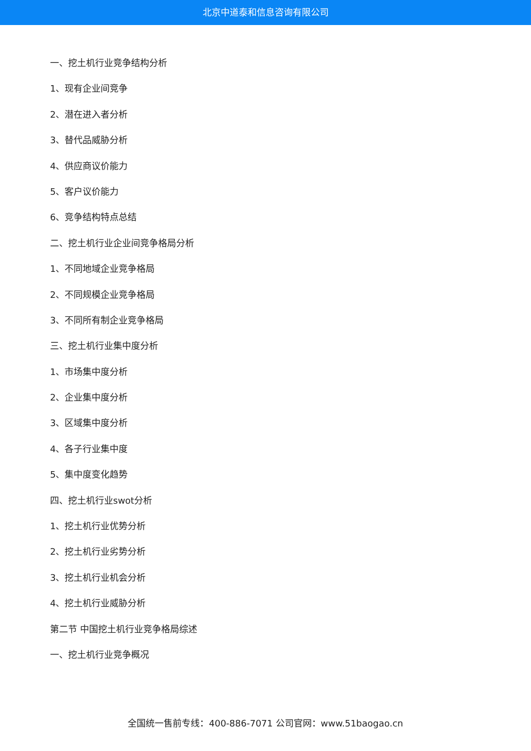北京中道泰和信息咨询有限公司
一、挖土机行业竞争结构分析
1、现有企业间竞争
2、潜在进入者分析
3、替代品威胁分析
4、供应商议价能力
5、客户议价能力
6、竞争结构特点总结
二、挖土机行业企业间竞争格局分析
1、不同地域企业竞争格局
2、不同规模企业竞争格局
3、不同所有制企业竞争格局
三、挖土机行业集中度分析
1、市场集中度分析
2、企业集中度分析
3、区域集中度分析
4、各子行业集中度
5、集中度变化趋势
四、挖土机行业swot分析
1、挖土机行业优势分析
2、挖土机行业劣势分析
3、挖土机行业机会分析
4、挖土机行业威胁分析
第二节 中国挖土机行业竞争格局综述
一、挖土机行业竞争概况
全国统一售前专线：400-886-7071 公司官网：www.51baogao.cn